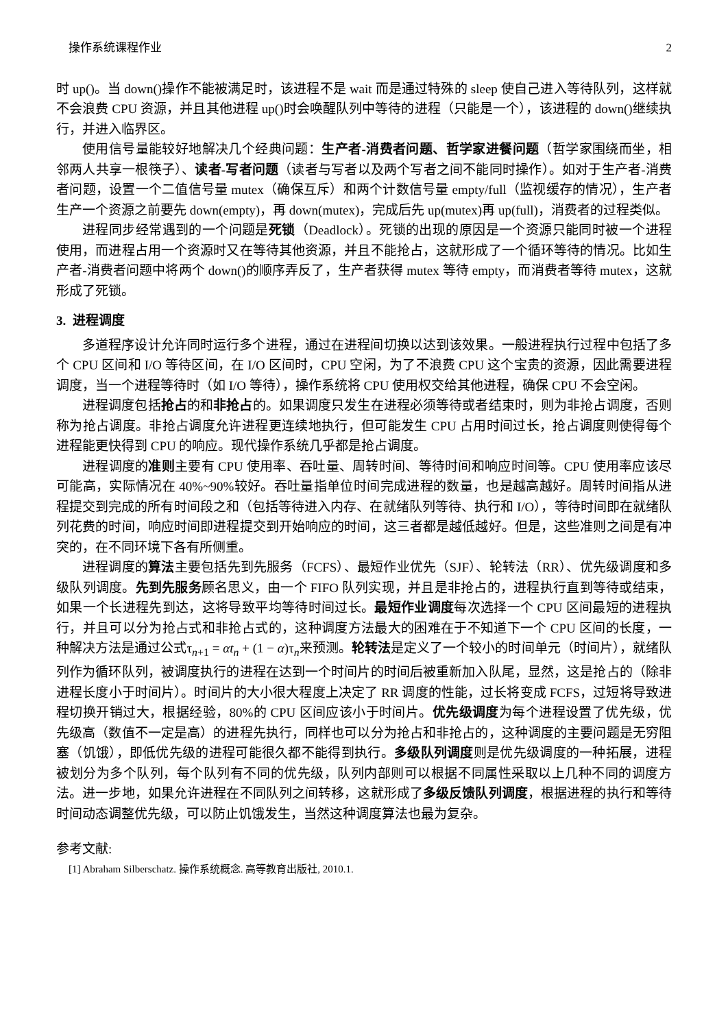操作系统课程作业 2
时 up()。当 down()操作不能被满足时，该进程不是 wait 而是通过特殊的 sleep 使自己进入等待队列，这样就不会浪费 CPU 资源，并且其他进程 up()时会唤醒队列中等待的进程（只能是一个），该进程的 down()继续执行，并进入临界区。
使用信号量能较好地解决几个经典问题：生产者-消费者问题、哲学家进餐问题（哲学家围绕而坐，相邻两人共享一根筷子）、读者-写者问题（读者与写者以及两个写者之间不能同时操作）。如对于生产者-消费者问题，设置一个二值信号量 mutex（确保互斥）和两个计数信号量 empty/full（监视缓存的情况），生产者生产一个资源之前要先 down(empty)，再 down(mutex)，完成后先 up(mutex)再 up(full)，消费者的过程类似。
进程同步经常遇到的一个问题是死锁（Deadlock）。死锁的出现的原因是一个资源只能同时被一个进程使用，而进程占用一个资源时又在等待其他资源，并且不能抢占，这就形成了一个循环等待的情况。比如生产者-消费者问题中将两个 down()的顺序弄反了，生产者获得 mutex 等待 empty，而消费者等待 mutex，这就形成了死锁。
3. 进程调度
多道程序设计允许同时运行多个进程，通过在进程间切换以达到该效果。一般进程执行过程中包括了多个 CPU 区间和 I/O 等待区间，在 I/O 区间时，CPU 空闲，为了不浪费 CPU 这个宝贵的资源，因此需要进程调度，当一个进程等待时（如 I/O 等待），操作系统将 CPU 使用权交给其他进程，确保 CPU 不会空闲。
进程调度包括抢占的和非抢占的。如果调度只发生在进程必须等待或者结束时，则为非抢占调度，否则称为抢占调度。非抢占调度允许进程更连续地执行，但可能发生 CPU 占用时间过长，抢占调度则使得每个进程能更快得到 CPU 的响应。现代操作系统几乎都是抢占调度。
进程调度的准则主要有 CPU 使用率、吞吐量、周转时间、等待时间和响应时间等。CPU 使用率应该尽可能高，实际情况在 40%~90%较好。吞吐量指单位时间完成进程的数量，也是越高越好。周转时间指从进程提交到完成的所有时间段之和（包括等待进入内存、在就绪队列等待、执行和 I/O），等待时间即在就绪队列花费的时间，响应时间即进程提交到开始响应的时间，这三者都是越低越好。但是，这些准则之间是有冲突的，在不同环境下各有所侧重。
进程调度的算法主要包括先到先服务（FCFS）、最短作业优先（SJF）、轮转法（RR）、优先级调度和多级队列调度。先到先服务顾名思义，由一个 FIFO 队列实现，并且是非抢占的，进程执行直到等待或结束，如果一个长进程先到达，这将导致平均等待时间过长。最短作业调度每次选择一个 CPU 区间最短的进程执行，并且可以分为抢占式和非抢占式的，这种调度方法最大的困难在于不知道下一个 CPU 区间的长度，一种解决方法是通过公式τ<sub>n+1</sub> = αt<sub>n</sub> + (1 − α)τ<sub>n</sub>来预测。轮转法是定义了一个较小的时间单元（时间片），就绪队列作为循环队列，被调度执行的进程在达到一个时间片的时间后被重新加入队尾，显然，这是抢占的（除非进程长度小于时间片）。时间片的大小很大程度上决定了 RR 调度的性能，过长将变成 FCFS，过短将导致进程切换开销过大，根据经验，80%的 CPU 区间应该小于时间片。优先级调度为每个进程设置了优先级，优先级高（数值不一定是高）的进程先执行，同样也可以分为抢占和非抢占的，这种调度的主要问题是无穷阻塞（饥饿），即低优先级的进程可能很久都不能得到执行。多级队列调度则是优先级调度的一种拓展，进程被划分为多个队列，每个队列有不同的优先级，队列内部则可以根据不同属性采取以上几种不同的调度方法。进一步地，如果允许进程在不同队列之间转移，这就形成了多级反馈队列调度，根据进程的执行和等待时间动态调整优先级，可以防止饥饿发生，当然这种调度算法也最为复杂。
参考文献:
[1] Abraham Silberschatz. 操作系统概念. 高等教育出版社, 2010.1.